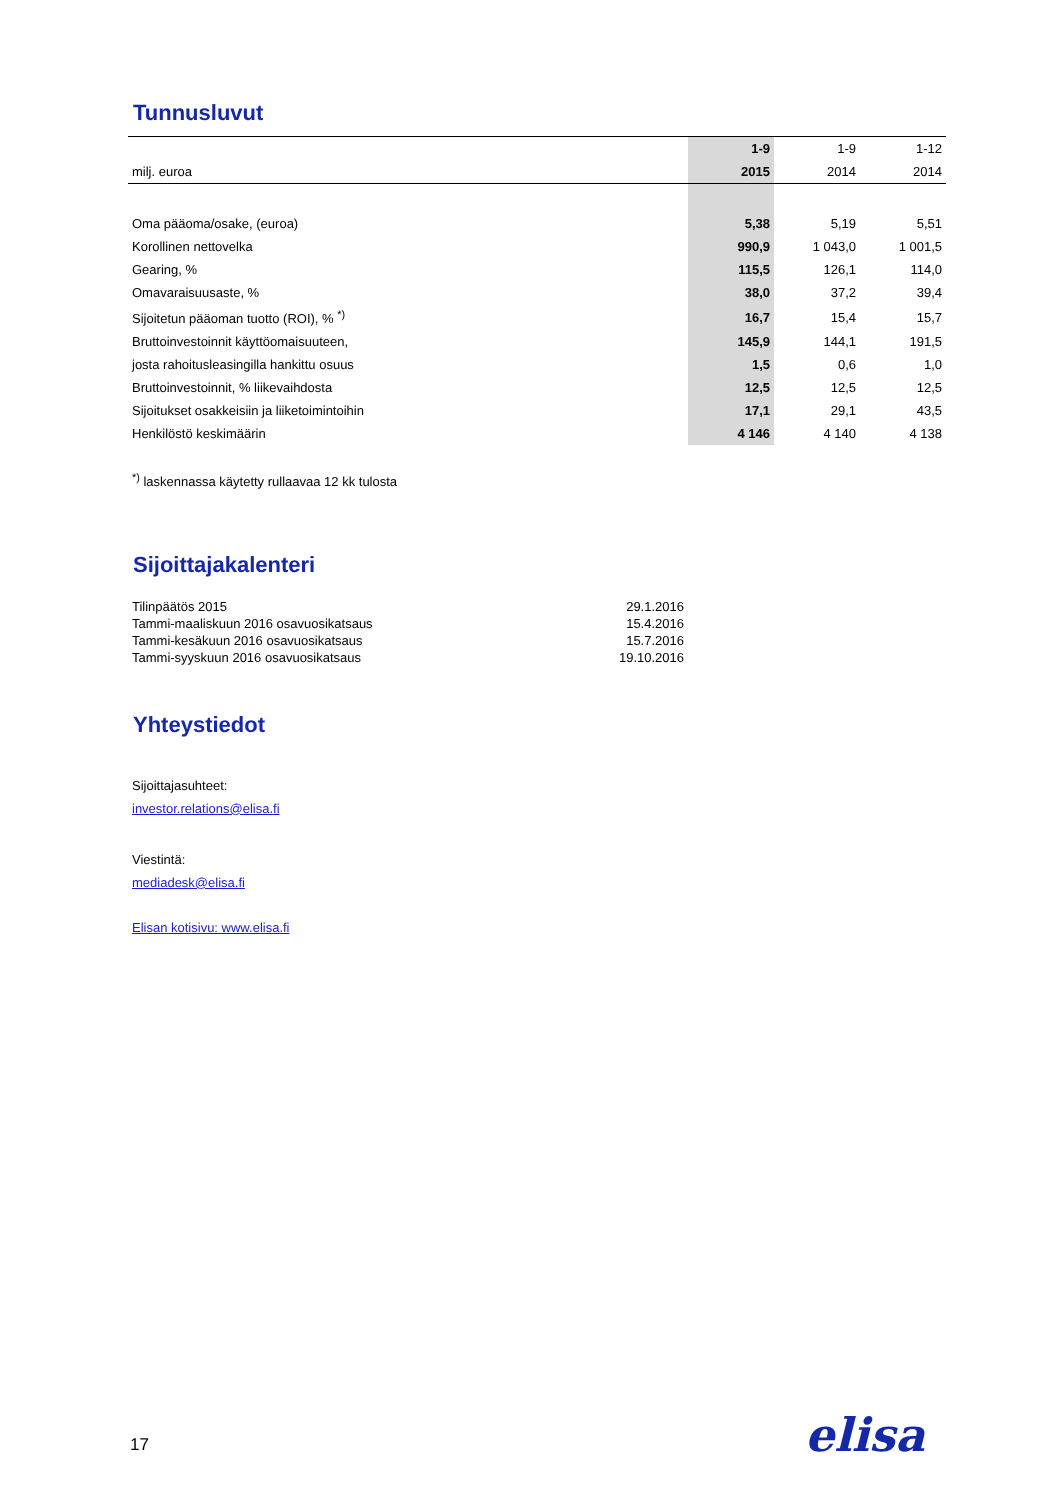Tunnusluvut
| | 1-9 | 1-9 | 1-12 |
| --- | --- | --- | --- |
| milj. euroa | 2015 | 2014 | 2014 |
| Oma pääoma/osake, (euroa) | 5,38 | 5,19 | 5,51 |
| Korollinen nettovelka | 990,9 | 1 043,0 | 1 001,5 |
| Gearing, % | 115,5 | 126,1 | 114,0 |
| Omavaraisuusaste, % | 38,0 | 37,2 | 39,4 |
| Sijoitetun pääoman tuotto (ROI), % <sup>*)</sup> | 16,7 | 15,4 | 15,7 |
| Bruttoinvestoinnit käyttöomaisuuteen, | 145,9 | 144,1 | 191,5 |
| josta rahoitusleasingilla hankittu osuus | 1,5 | 0,6 | 1,0 |
| Bruttoinvestoinnit, % liikevaihdosta | 12,5 | 12,5 | 12,5 |
| Sijoitukset osakkeisiin ja liiketoimintoihin | 17,1 | 29,1 | 43,5 |
| Henkilöstö keskimäärin | 4 146 | 4 140 | 4 138 |
<sup>*)</sup> laskennassa käytetty rullaavaa 12 kk tulosta
Sijoittajakalenteri
| Tilinpäätös 2015 | 29.1.2016 |
| Tammi-maaliskuun 2016 osavuosikatsaus | 15.4.2016 |
| Tammi-kesäkuun 2016 osavuosikatsaus | 15.7.2016 |
| Tammi-syyskuun 2016 osavuosikatsaus | 19.10.2016 |
Yhteystiedot
Sijoittajasuhteet:
investor.relations@elisa.fi
Viestintä:
mediadesk@elisa.fi
Elisan kotisivu: www.elisa.fi
17 elisa